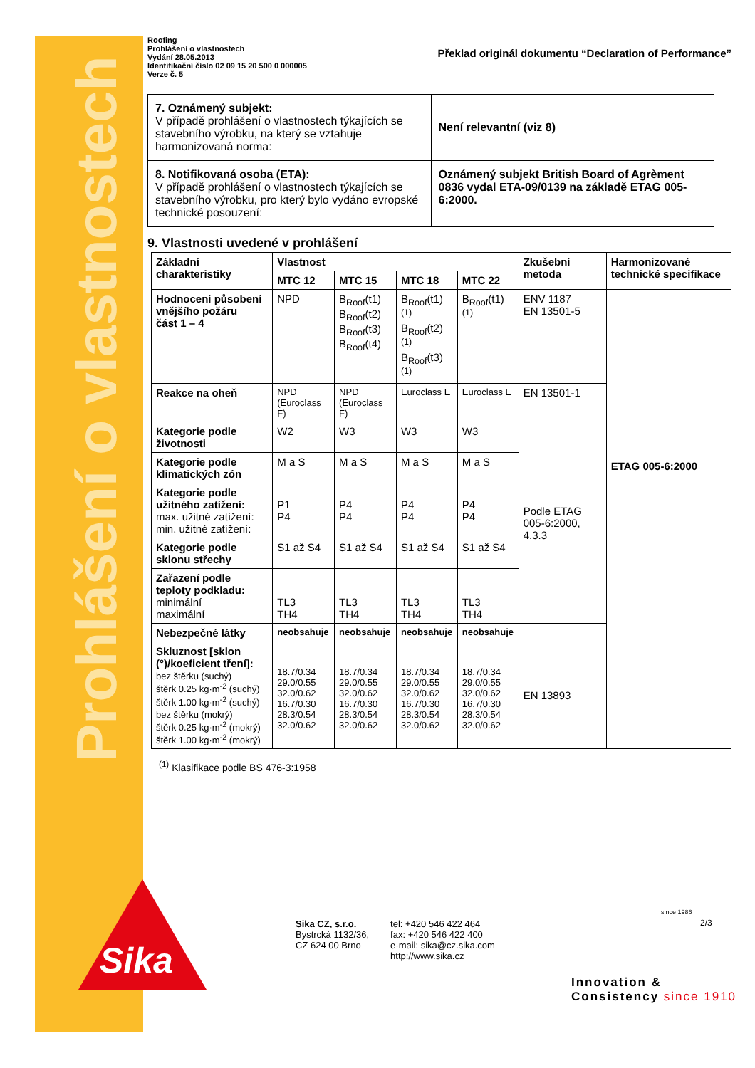Prohlášení o vlastnostech
Roofing
Prohlášení o vlastnostech
Vydání 28.05.2013
Identifikační číslo 02 09 15 20 500 0 000005
Verze č. 5
Překlad originál dokumentu “Declaration of Performance”
| 7. Oznámený subjekt: V případě prohlášení o vlastnostech týkajících se stavebního výrobku, na který se vztahuje harmonizovaná norma: | Není relevantní (viz 8) |
| 8. Notifikovaná osoba (ETA): V případě prohlášení o vlastnostech týkajících se stavebního výrobku, pro který bylo vydáno evropské technické posouzení: | Oznámený subjekt British Board of Agrèment 0836 vydal ETA-09/0139 na základě ETAG 005-6:2000. |
9. Vlastnosti uvedené v prohlášení
| Základní charakteristiky | Vlastnost | | | | Zkušební metoda | Harmonizované technické specifikace |
| --- | --- | --- | --- | --- | --- | --- |
| | MTC 12 | MTC 15 | MTC 18 | MTC 22 | | |
| Hodnocení působení vnějšího požáru část 1 – 4 | NPD | B<sub>Roof</sub>(t1) B<sub>Roof</sub>(t2) B<sub>Roof</sub>(t3) B<sub>Roof</sub>(t4) | B<sub>Roof</sub>(t1)<sup>(1)</sup> B<sub>Roof</sub>(t2)<sup>(1)</sup> B<sub>Roof</sub>(t3)<sup>(1)</sup> | B<sub>Roof</sub>(t1)<sup>(1)</sup> | ENV 1187 EN 13501-5 | ETAG 005-6:2000 |
| Reakce na oheň | NPD (Euroclass F) | NPD (Euroclass F) | Euroclass E | Euroclass E | EN 13501-1 | |
| Kategorie podle životnosti | W2 | W3 | W3 | W3 | Podle ETAG 005-6:2000, 4.3.3 | |
| Kategorie podle klimatických zón | M a S | M a S | M a S | M a S | | |
| Kategorie podle užitného zatížení: max. užitné zatížení: min. užitné zatížení: | P1 P4 | P4 P4 | P4 P4 | P4 P4 | | |
| Kategorie podle sklonu střechy | S1 až S4 | S1 až S4 | S1 až S4 | S1 až S4 | | |
| Zařazení podle teploty podkladu: minimální maximální | TL3 TH4 | TL3 TH4 | TL3 TH4 | TL3 TH4 | | |
| Nebezpečné látky | neobsahuje | neobsahuje | neobsahuje | neobsahuje | | |
| Skluznost [sklon (°)/koeficient tření]: bez štěrku (suchý) štěrk 0.25 kg·m<sup>-2</sup> (suchý) štěrk 1.00 kg·m<sup>-2</sup> (suchý) bez štěrku (mokrý) štěrk 0.25 kg·m<sup>-2</sup> (mokrý) štěrk 1.00 kg·m<sup>-2</sup> (mokrý) | 18.7/0.34 29.0/0.55 32.0/0.62 16.7/0.30 28.3/0.54 32.0/0.62 | 18.7/0.34 29.0/0.55 32.0/0.62 16.7/0.30 28.3/0.54 32.0/0.62 | 18.7/0.34 29.0/0.55 32.0/0.62 16.7/0.30 28.3/0.54 32.0/0.62 | 18.7/0.34 29.0/0.55 32.0/0.62 16.7/0.30 28.3/0.54 32.0/0.62 | EN 13893 | |
<sup>(1)</sup> Klasifikace podle BS 476-3:1958
Sika
Sika CZ, s.r.o.
Bystrcká 1132/36,
CZ 624 00 Brno
tel: +420 546 422 464
fax: +420 546 422 400
e-mail: sika@cz.sika.com
http://www.sika.cz
since 1986
2/3
Innovation &
Consistency since 1910